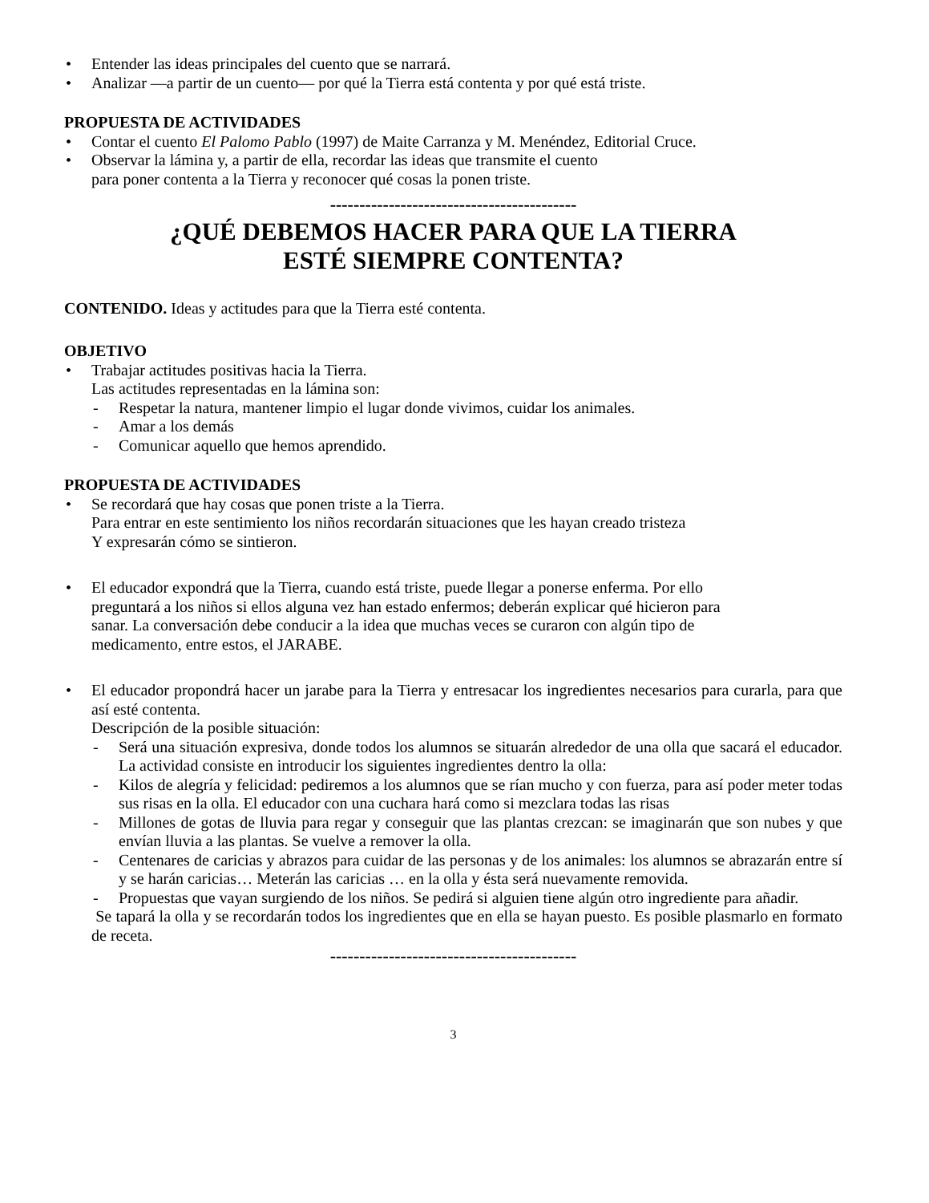• Entender las ideas principales del cuento que se narrará.
• Analizar —a partir de un cuento— por qué la Tierra está contenta y por qué está triste.
PROPUESTA DE ACTIVIDADES
• Contar el cuento El Palomo Pablo (1997) de Maite Carranza y M. Menéndez, Editorial Cruce.
• Observar la lámina y, a partir de ella, recordar las ideas que transmite el cuento
para poner contenta a la Tierra y reconocer qué cosas la ponen triste.
------------------------------------------
¿QUÉ DEBEMOS HACER PARA QUE LA TIERRA
ESTÉ SIEMPRE CONTENTA?
CONTENIDO. Ideas y actitudes para que la Tierra esté contenta.
OBJETIVO
• Trabajar actitudes positivas hacia la Tierra.
Las actitudes representadas en la lámina son:
- Respetar la natura, mantener limpio el lugar donde vivimos, cuidar los animales.
- Amar a los demás
- Comunicar aquello que hemos aprendido.
PROPUESTA DE ACTIVIDADES
• Se recordará que hay cosas que ponen triste a la Tierra.
Para entrar en este sentimiento los niños recordarán situaciones que les hayan creado tristeza
Y expresarán cómo se sintieron.
• El educador expondrá que la Tierra, cuando está triste, puede llegar a ponerse enferma. Por ello
preguntará a los niños si ellos alguna vez han estado enfermos; deberán explicar qué hicieron para
sanar. La conversación debe conducir a la idea que muchas veces se curaron con algún tipo de
medicamento, entre estos, el JARABE.
• El educador propondrá hacer un jarabe para la Tierra y entresacar los ingredientes necesarios para curarla, para que así esté contenta.
Descripción de la posible situación:
- Será una situación expresiva, donde todos los alumnos se situarán alrededor de una olla que sacará el educador. La actividad consiste en introducir los siguientes ingredientes dentro la olla:
- Kilos de alegría y felicidad: pediremos a los alumnos que se rían mucho y con fuerza, para así poder meter todas sus risas en la olla. El educador con una cuchara hará como si mezclara todas las risas
- Millones de gotas de lluvia para regar y conseguir que las plantas crezcan: se imaginarán que son nubes y que envían lluvia a las plantas. Se vuelve a remover la olla.
- Centenares de caricias y abrazos para cuidar de las personas y de los animales: los alumnos se abrazarán entre sí y se harán caricias… Meterán las caricias … en la olla y ésta será nuevamente removida.
- Propuestas que vayan surgiendo de los niños. Se pedirá si alguien tiene algún otro ingrediente para añadir.
Se tapará la olla y se recordarán todos los ingredientes que en ella se hayan puesto. Es posible plasmarlo en formato de receta.
------------------------------------------
3